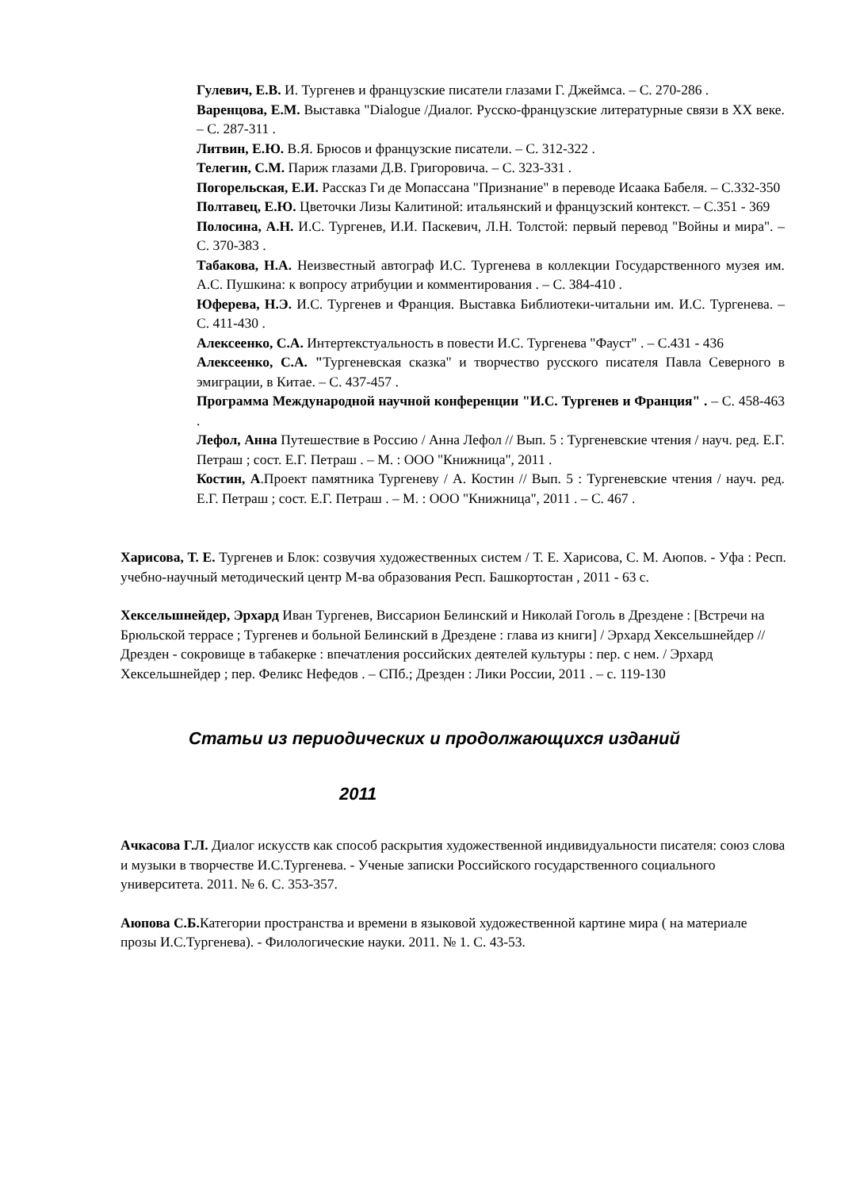Гулевич, Е.В. И. Тургенев и французские писатели глазами Г. Джеймса. – С. 270-286 .
Варенцова, Е.М. Выставка "Dialogue /Диалог. Русско-французские литературные связи в XX веке. – С. 287-311 .
Литвин, Е.Ю. В.Я. Брюсов и французские писатели. – С. 312-322 .
Телегин, С.М. Париж глазами Д.В. Григоровича. – С. 323-331 .
Погорельская, Е.И. Рассказ Ги де Мопассана "Признание" в переводе Исаака Бабеля. – С.332-350
Полтавец, Е.Ю. Цветочки Лизы Калитиной: итальянский и французский контекст. – С.351 - 369
Полосина, А.Н. И.С. Тургенев, И.И. Паскевич, Л.Н. Толстой: первый перевод "Войны и мира". – С. 370-383 .
Табакова, Н.А. Неизвестный автограф И.С. Тургенева в коллекции Государственного музея им. А.С. Пушкина: к вопросу атрибуции и комментирования . – С. 384-410 .
Юферева, Н.Э. И.С. Тургенев и Франция. Выставка Библиотеки-читальни им. И.С. Тургенева. – С. 411-430 .
Алексеенко, С.А. Интертекстуальность в повести И.С. Тургенева "Фауст" . – С.431 - 436
Алексеенко, С.А. "Тургеневская сказка" и творчество русского писателя Павла Северного в эмиграции, в Китае. – С. 437-457 .
Программа Международной научной конференции "И.С. Тургенев и Франция" . – С. 458-463 .
Лефол, Анна Путешествие в Россию / Анна Лефол // Вып. 5 : Тургеневские чтения / науч. ред. Е.Г. Петраш ; сост. Е.Г. Петраш . – М. : ООО "Книжница", 2011 .
Костин, А.Проект памятника Тургеневу / А. Костин // Вып. 5 : Тургеневские чтения / науч. ред. Е.Г. Петраш ; сост. Е.Г. Петраш . – М. : ООО "Книжница", 2011 . – С. 467 .
Харисова, Т. Е. Тургенев и Блок: созвучия художественных систем / Т. Е. Харисова, С. М. Аюпов. - Уфа : Респ. учебно-научный методический центр М-ва образования Респ. Башкортостан , 2011 - 63 с.
Хексельшнейдер, Эрхард Иван Тургенев, Виссарион Белинский и Николай Гоголь в Дрездене : [Встречи на Брюльской террасе ; Тургенев и больной Белинский в Дрездене : глава из книги] / Эрхард Хексельшнейдер // Дрезден - сокровище в табакерке : впечатления российских деятелей культуры : пер. с нем. / Эрхард Хексельшнейдер ; пер. Феликс Нефедов . – СПб.; Дрезден : Лики России, 2011 . – с. 119-130
Статьи из периодических и продолжающихся изданий
2011
Ачкасова Г.Л. Диалог искусств как способ раскрытия художественной индивидуальности писателя: союз слова и музыки в творчестве И.С.Тургенева. - Ученые записки Российского государственного социального университета. 2011. № 6. С. 353-357.
Аюпова С.Б. Категории пространства и времени в языковой художественной картине мира ( на материале прозы И.С.Тургенева). - Филологические науки. 2011. № 1. С. 43-53.